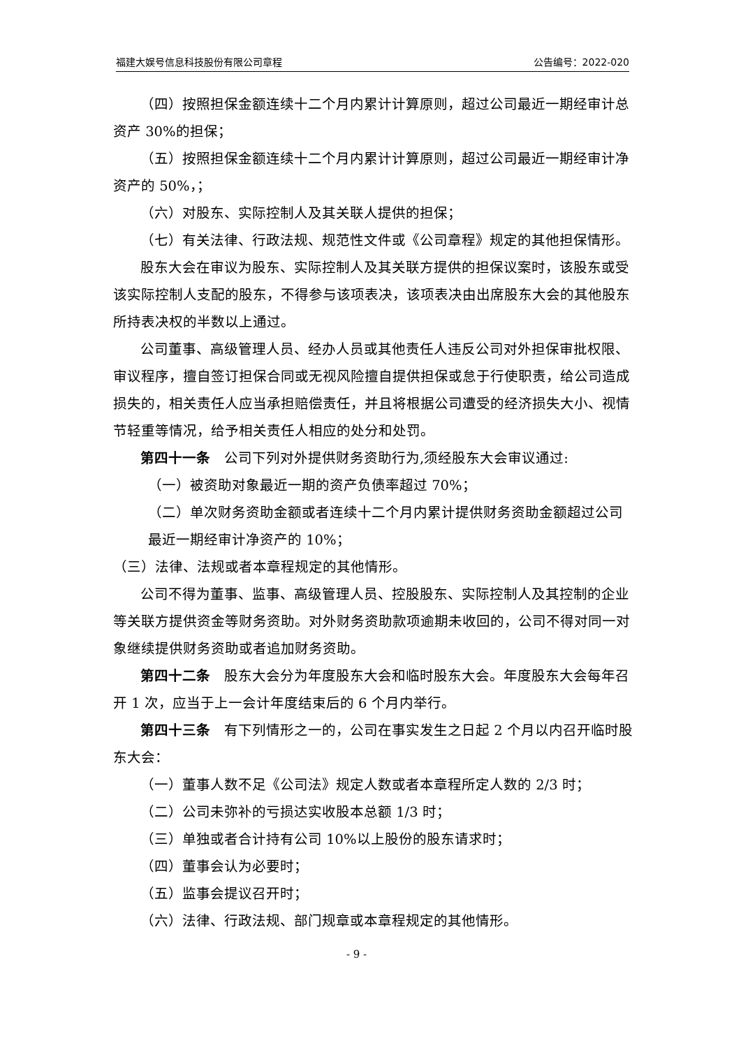福建大娱号信息科技股份有限公司章程 公告编号：2022-020
（四）按照担保金额连续十二个月内累计计算原则，超过公司最近一期经审计总资产 30%的担保；
（五）按照担保金额连续十二个月内累计计算原则，超过公司最近一期经审计净资产的 50%，；
（六）对股东、实际控制人及其关联人提供的担保；
（七）有关法律、行政法规、规范性文件或《公司章程》规定的其他担保情形。
股东大会在审议为股东、实际控制人及其关联方提供的担保议案时，该股东或受该实际控制人支配的股东，不得参与该项表决，该项表决由出席股东大会的其他股东所持表决权的半数以上通过。
公司董事、高级管理人员、经办人员或其他责任人违反公司对外担保审批权限、审议程序，擅自签订担保合同或无视风险擅自提供担保或怠于行使职责，给公司造成损失的，相关责任人应当承担赔偿责任，并且将根据公司遭受的经济损失大小、视情节轻重等情况，给予相关责任人相应的处分和处罚。
第四十一条　公司下列对外提供财务资助行为,须经股东大会审议通过:
（一）被资助对象最近一期的资产负债率超过 70%；
（二）单次财务资助金额或者连续十二个月内累计提供财务资助金额超过公司最近一期经审计净资产的 10%；
（三）法律、法规或者本章程规定的其他情形。
公司不得为董事、监事、高级管理人员、控股股东、实际控制人及其控制的企业等关联方提供资金等财务资助。对外财务资助款项逾期未收回的，公司不得对同一对象继续提供财务资助或者追加财务资助。
第四十二条　股东大会分为年度股东大会和临时股东大会。年度股东大会每年召开 1 次，应当于上一会计年度结束后的 6 个月内举行。
第四十三条　有下列情形之一的，公司在事实发生之日起 2 个月以内召开临时股东大会：
（一）董事人数不足《公司法》规定人数或者本章程所定人数的 2/3 时；
（二）公司未弥补的亏损达实收股本总额 1/3 时；
（三）单独或者合计持有公司 10%以上股份的股东请求时；
（四）董事会认为必要时；
（五）监事会提议召开时；
（六）法律、行政法规、部门规章或本章程规定的其他情形。
- 9 -